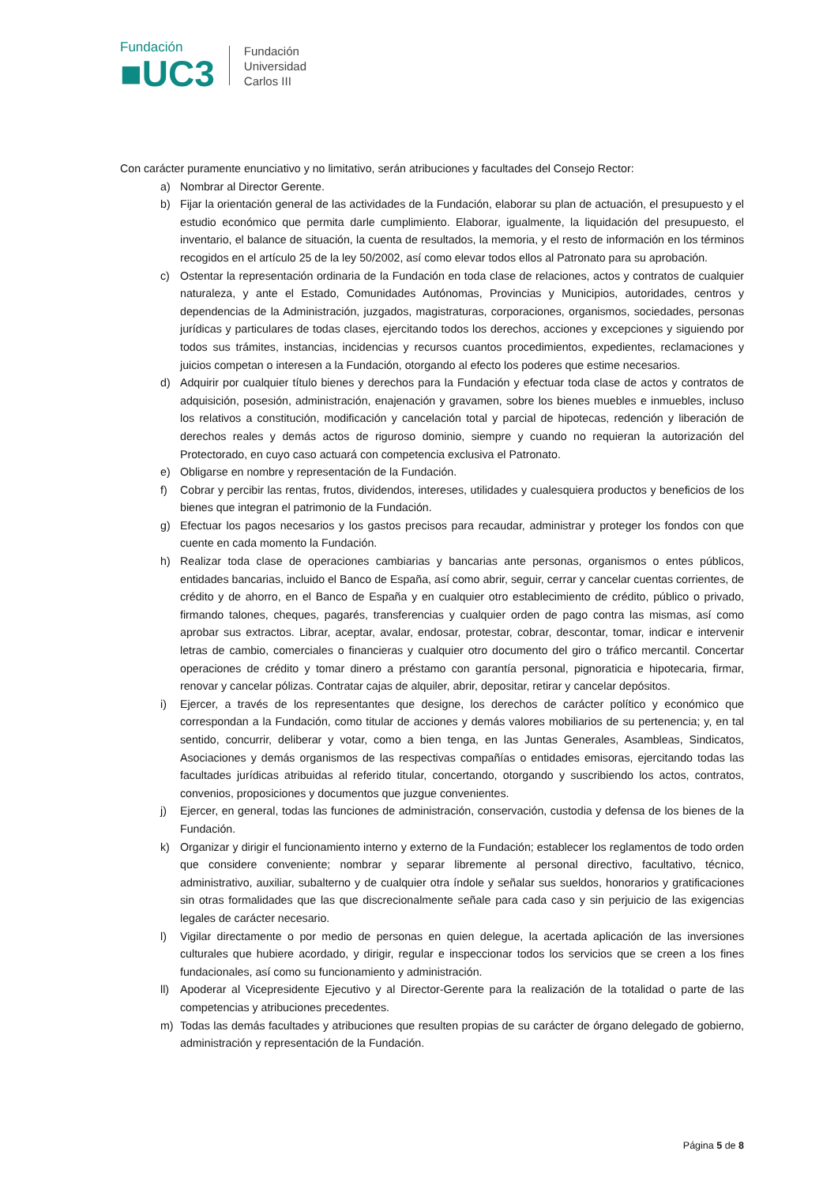Fundación
■UC3
Fundación
Universidad
Carlos III
Con carácter puramente enunciativo y no limitativo, serán atribuciones y facultades del Consejo Rector:
a) Nombrar al Director Gerente.
b) Fijar la orientación general de las actividades de la Fundación, elaborar su plan de actuación, el presupuesto y el estudio económico que permita darle cumplimiento. Elaborar, igualmente, la liquidación del presupuesto, el inventario, el balance de situación, la cuenta de resultados, la memoria, y el resto de información en los términos recogidos en el artículo 25 de la ley 50/2002, así como elevar todos ellos al Patronato para su aprobación.
c) Ostentar la representación ordinaria de la Fundación en toda clase de relaciones, actos y contratos de cualquier naturaleza, y ante el Estado, Comunidades Autónomas, Provincias y Municipios, autoridades, centros y dependencias de la Administración, juzgados, magistraturas, corporaciones, organismos, sociedades, personas jurídicas y particulares de todas clases, ejercitando todos los derechos, acciones y excepciones y siguiendo por todos sus trámites, instancias, incidencias y recursos cuantos procedimientos, expedientes, reclamaciones y juicios competan o interesen a la Fundación, otorgando al efecto los poderes que estime necesarios.
d) Adquirir por cualquier título bienes y derechos para la Fundación y efectuar toda clase de actos y contratos de adquisición, posesión, administración, enajenación y gravamen, sobre los bienes muebles e inmuebles, incluso los relativos a constitución, modificación y cancelación total y parcial de hipotecas, redención y liberación de derechos reales y demás actos de riguroso dominio, siempre y cuando no requieran la autorización del Protectorado, en cuyo caso actuará con competencia exclusiva el Patronato.
e) Obligarse en nombre y representación de la Fundación.
f) Cobrar y percibir las rentas, frutos, dividendos, intereses, utilidades y cualesquiera productos y beneficios de los bienes que integran el patrimonio de la Fundación.
g) Efectuar los pagos necesarios y los gastos precisos para recaudar, administrar y proteger los fondos con que cuente en cada momento la Fundación.
h) Realizar toda clase de operaciones cambiarias y bancarias ante personas, organismos o entes públicos, entidades bancarias, incluido el Banco de España, así como abrir, seguir, cerrar y cancelar cuentas corrientes, de crédito y de ahorro, en el Banco de España y en cualquier otro establecimiento de crédito, público o privado, firmando talones, cheques, pagarés, transferencias y cualquier orden de pago contra las mismas, así como aprobar sus extractos. Librar, aceptar, avalar, endosar, protestar, cobrar, descontar, tomar, indicar e intervenir letras de cambio, comerciales o financieras y cualquier otro documento del giro o tráfico mercantil. Concertar operaciones de crédito y tomar dinero a préstamo con garantía personal, pignoraticia e hipotecaria, firmar, renovar y cancelar pólizas. Contratar cajas de alquiler, abrir, depositar, retirar y cancelar depósitos.
i) Ejercer, a través de los representantes que designe, los derechos de carácter político y económico que correspondan a la Fundación, como titular de acciones y demás valores mobiliarios de su pertenencia; y, en tal sentido, concurrir, deliberar y votar, como a bien tenga, en las Juntas Generales, Asambleas, Sindicatos, Asociaciones y demás organismos de las respectivas compañías o entidades emisoras, ejercitando todas las facultades jurídicas atribuidas al referido titular, concertando, otorgando y suscribiendo los actos, contratos, convenios, proposiciones y documentos que juzgue convenientes.
j) Ejercer, en general, todas las funciones de administración, conservación, custodia y defensa de los bienes de la Fundación.
k) Organizar y dirigir el funcionamiento interno y externo de la Fundación; establecer los reglamentos de todo orden que considere conveniente; nombrar y separar libremente al personal directivo, facultativo, técnico, administrativo, auxiliar, subalterno y de cualquier otra índole y señalar sus sueldos, honorarios y gratificaciones sin otras formalidades que las que discrecionalmente señale para cada caso y sin perjuicio de las exigencias legales de carácter necesario.
l) Vigilar directamente o por medio de personas en quien delegue, la acertada aplicación de las inversiones culturales que hubiere acordado, y dirigir, regular e inspeccionar todos los servicios que se creen a los fines fundacionales, así como su funcionamiento y administración.
ll) Apoderar al Vicepresidente Ejecutivo y al Director-Gerente para la realización de la totalidad o parte de las competencias y atribuciones precedentes.
m) Todas las demás facultades y atribuciones que resulten propias de su carácter de órgano delegado de gobierno, administración y representación de la Fundación.
Página 5 de 8